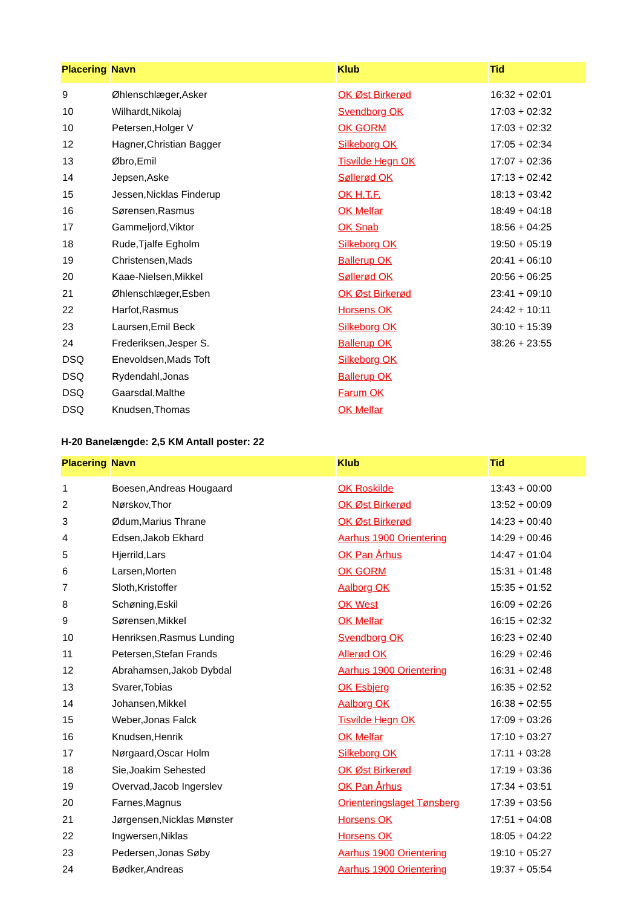| Placering | Navn | Klub | Tid |
| --- | --- | --- | --- |
| 9 | Øhlenschlæger,Asker | OK Øst Birkerød | 16:32 + 02:01 |
| 10 | Wilhardt,Nikolaj | Svendborg OK | 17:03 + 02:32 |
| 10 | Petersen,Holger V | OK GORM | 17:03 + 02:32 |
| 12 | Hagner,Christian Bagger | Silkeborg OK | 17:05 + 02:34 |
| 13 | Øbro,Emil | Tisvilde Hegn OK | 17:07 + 02:36 |
| 14 | Jepsen,Aske | Søllerød OK | 17:13 + 02:42 |
| 15 | Jessen,Nicklas Finderup | OK H.T.F. | 18:13 + 03:42 |
| 16 | Sørensen,Rasmus | OK Melfar | 18:49 + 04:18 |
| 17 | Gammeljord,Viktor | OK Snab | 18:56 + 04:25 |
| 18 | Rude,Tjalfe Egholm | Silkeborg OK | 19:50 + 05:19 |
| 19 | Christensen,Mads | Ballerup OK | 20:41 + 06:10 |
| 20 | Kaae-Nielsen,Mikkel | Søllerød OK | 20:56 + 06:25 |
| 21 | Øhlenschlæger,Esben | OK Øst Birkerød | 23:41 + 09:10 |
| 22 | Harfot,Rasmus | Horsens OK | 24:42 + 10:11 |
| 23 | Laursen,Emil Beck | Silkeborg OK | 30:10 + 15:39 |
| 24 | Frederiksen,Jesper S. | Ballerup OK | 38:26 + 23:55 |
| DSQ | Enevoldsen,Mads Toft | Silkeborg OK | |
| DSQ | Rydendahl,Jonas | Ballerup OK | |
| DSQ | Gaarsdal,Malthe | Farum OK | |
| DSQ | Knudsen,Thomas | OK Melfar | |
H-20 Banelængde: 2,5 KM Antall poster: 22
| Placering | Navn | Klub | Tid |
| --- | --- | --- | --- |
| 1 | Boesen,Andreas Hougaard | OK Roskilde | 13:43 + 00:00 |
| 2 | Nørskov,Thor | OK Øst Birkerød | 13:52 + 00:09 |
| 3 | Ødum,Marius Thrane | OK Øst Birkerød | 14:23 + 00:40 |
| 4 | Edsen,Jakob Ekhard | Aarhus 1900 Orientering | 14:29 + 00:46 |
| 5 | Hjerrild,Lars | OK Pan Århus | 14:47 + 01:04 |
| 6 | Larsen,Morten | OK GORM | 15:31 + 01:48 |
| 7 | Sloth,Kristoffer | Aalborg OK | 15:35 + 01:52 |
| 8 | Schøning,Eskil | OK West | 16:09 + 02:26 |
| 9 | Sørensen,Mikkel | OK Melfar | 16:15 + 02:32 |
| 10 | Henriksen,Rasmus Lunding | Svendborg OK | 16:23 + 02:40 |
| 11 | Petersen,Stefan Frands | Allerød OK | 16:29 + 02:46 |
| 12 | Abrahamsen,Jakob Dybdal | Aarhus 1900 Orientering | 16:31 + 02:48 |
| 13 | Svarer,Tobias | OK Esbjerg | 16:35 + 02:52 |
| 14 | Johansen,Mikkel | Aalborg OK | 16:38 + 02:55 |
| 15 | Weber,Jonas Falck | Tisvilde Hegn OK | 17:09 + 03:26 |
| 16 | Knudsen,Henrik | OK Melfar | 17:10 + 03:27 |
| 17 | Nørgaard,Oscar Holm | Silkeborg OK | 17:11 + 03:28 |
| 18 | Sie,Joakim Sehested | OK Øst Birkerød | 17:19 + 03:36 |
| 19 | Overvad,Jacob Ingerslev | OK Pan Århus | 17:34 + 03:51 |
| 20 | Farnes,Magnus | Orienteringslaget Tønsberg | 17:39 + 03:56 |
| 21 | Jørgensen,Nicklas Mønster | Horsens OK | 17:51 + 04:08 |
| 22 | Ingwersen,Niklas | Horsens OK | 18:05 + 04:22 |
| 23 | Pedersen,Jonas Søby | Aarhus 1900 Orientering | 19:10 + 05:27 |
| 24 | Bødker,Andreas | Aarhus 1900 Orientering | 19:37 + 05:54 |